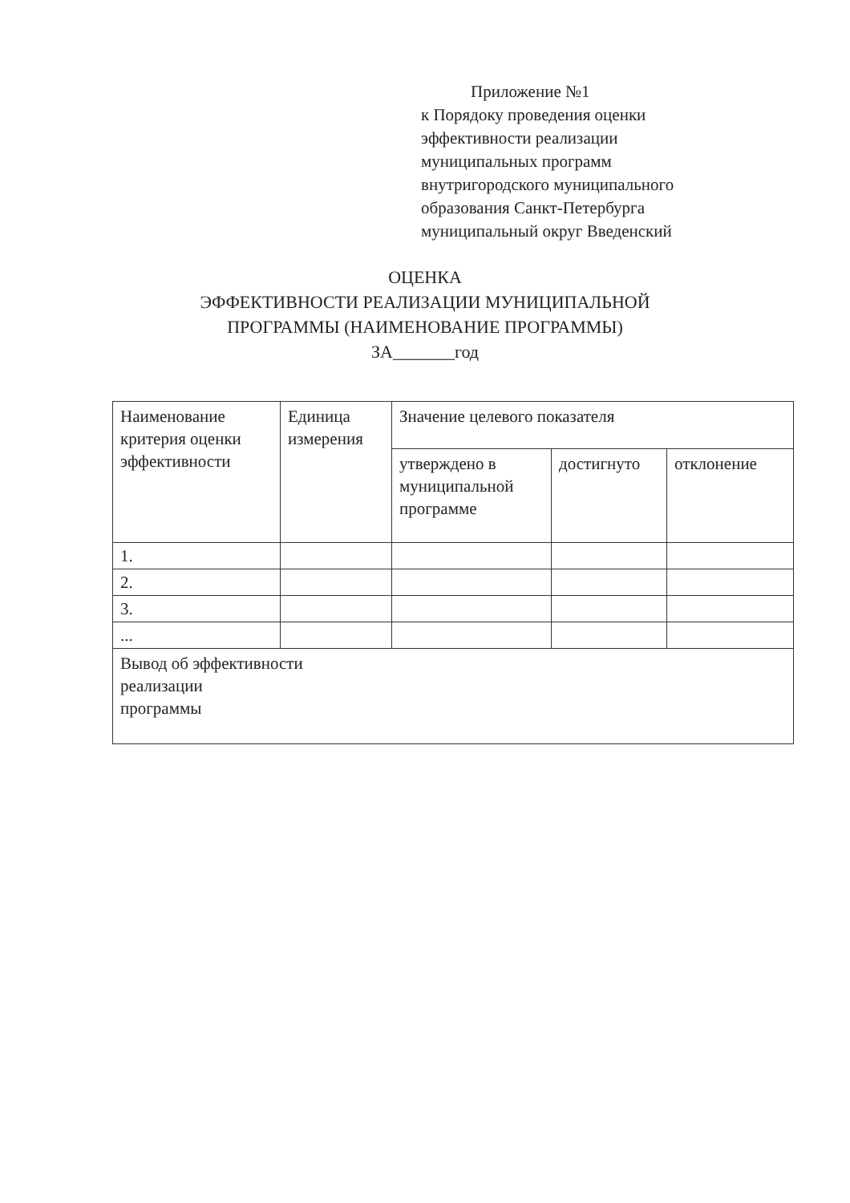Приложение №1
к Порядоку проведения оценки
эффективности реализации
муниципальных программ
внутригородского муниципального
образования Санкт-Петербурга
муниципальный округ Введенский
ОЦЕНКА
ЭФФЕКТИВНОСТИ РЕАЛИЗАЦИИ МУНИЦИПАЛЬНОЙ
ПРОГРАММЫ (НАИМЕНОВАНИЕ ПРОГРАММЫ)
ЗА_______год
| Наименование критерия оценки эффективности | Единица измерения | Значение целевого показателя | | |
| --- | --- | --- | --- | --- |
| | | утверждено в муниципальной программе | достигнуто | отклонение |
| 1. | | | | |
| 2. | | | | |
| 3. | | | | |
| ... | | | | |
| Вывод об эффективности реализации программы | | | | |